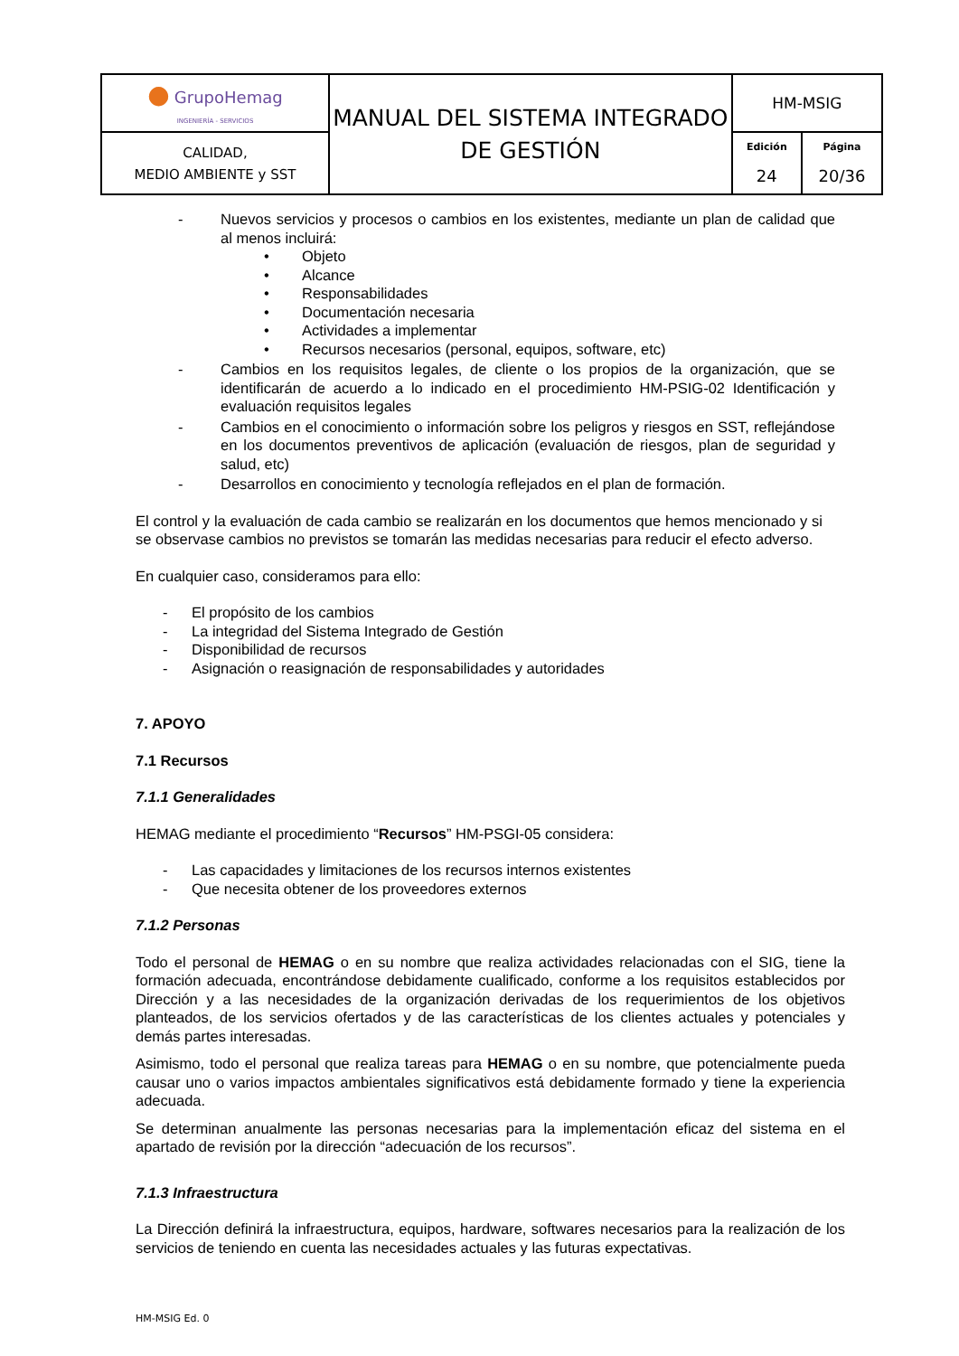| ● GrupoHemag INGENIERÍA - SERVICIOS | MANUAL DEL SISTEMA INTEGRADO DE GESTIÓN | HM-MSIG | |
| CALIDAD, MEDIO AMBIENTE y SST | | Edición 24 | Página 20/36 |
- Nuevos servicios y procesos o cambios en los existentes, mediante un plan de calidad que al menos incluirá:
• Objeto
• Alcance
• Responsabilidades
• Documentación necesaria
• Actividades a implementar
• Recursos necesarios (personal, equipos, software, etc)
- Cambios en los requisitos legales, de cliente o los propios de la organización, que se identificarán de acuerdo a lo indicado en el procedimiento HM-PSIG-02 Identificación y evaluación requisitos legales
- Cambios en el conocimiento o información sobre los peligros y riesgos en SST, reflejándose en los documentos preventivos de aplicación (evaluación de riesgos, plan de seguridad y salud, etc)
- Desarrollos en conocimiento y tecnología reflejados en el plan de formación.
El control y la evaluación de cada cambio se realizarán en los documentos que hemos mencionado y si se observase cambios no previstos se tomarán las medidas necesarias para reducir el efecto adverso.
En cualquier caso, consideramos para ello:
- El propósito de los cambios
- La integridad del Sistema Integrado de Gestión
- Disponibilidad de recursos
- Asignación o reasignación de responsabilidades y autoridades
7. APOYO
7.1 Recursos
7.1.1 Generalidades
HEMAG mediante el procedimiento “Recursos” HM-PSGI-05 considera:
- Las capacidades y limitaciones de los recursos internos existentes
- Que necesita obtener de los proveedores externos
7.1.2 Personas
Todo el personal de HEMAG o en su nombre que realiza actividades relacionadas con el SIG, tiene la formación adecuada, encontrándose debidamente cualificado, conforme a los requisitos establecidos por Dirección y a las necesidades de la organización derivadas de los requerimientos de los objetivos planteados, de los servicios ofertados y de las características de los clientes actuales y potenciales y demás partes interesadas.
Asimismo, todo el personal que realiza tareas para HEMAG o en su nombre, que potencialmente pueda causar uno o varios impactos ambientales significativos está debidamente formado y tiene la experiencia adecuada.
Se determinan anualmente las personas necesarias para la implementación eficaz del sistema en el apartado de revisión por la dirección “adecuación de los recursos”.
7.1.3 Infraestructura
La Dirección definirá la infraestructura, equipos, hardware, softwares necesarios para la realización de los servicios de teniendo en cuenta las necesidades actuales y las futuras expectativas.
HM-MSIG Ed. 0